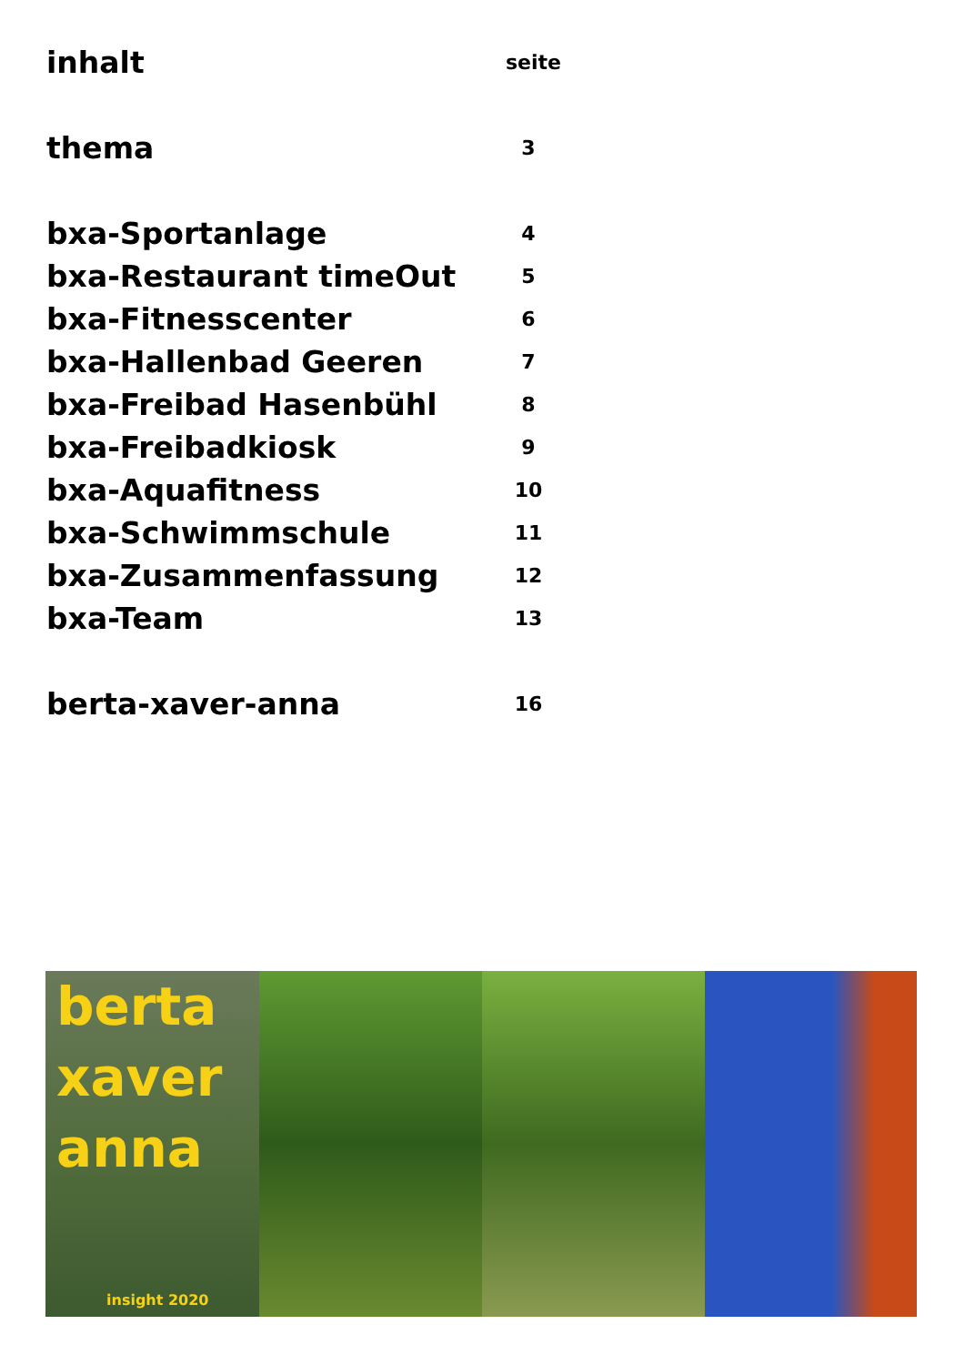inhalt seite
thema 3
bxa-Sportanlage 4
bxa-Restaurant timeOut 5
bxa-Fitnesscenter 6
bxa-Hallenbad Geeren 7
bxa-Freibad Hasenbühl 8
bxa-Freibadkiosk 9
bxa-Aquafitness 10
bxa-Schwimmschule 11
bxa-Zusammenfassung 12
bxa-Team 13
berta-xaver-anna 16
berta
xaver
anna
insight 2020